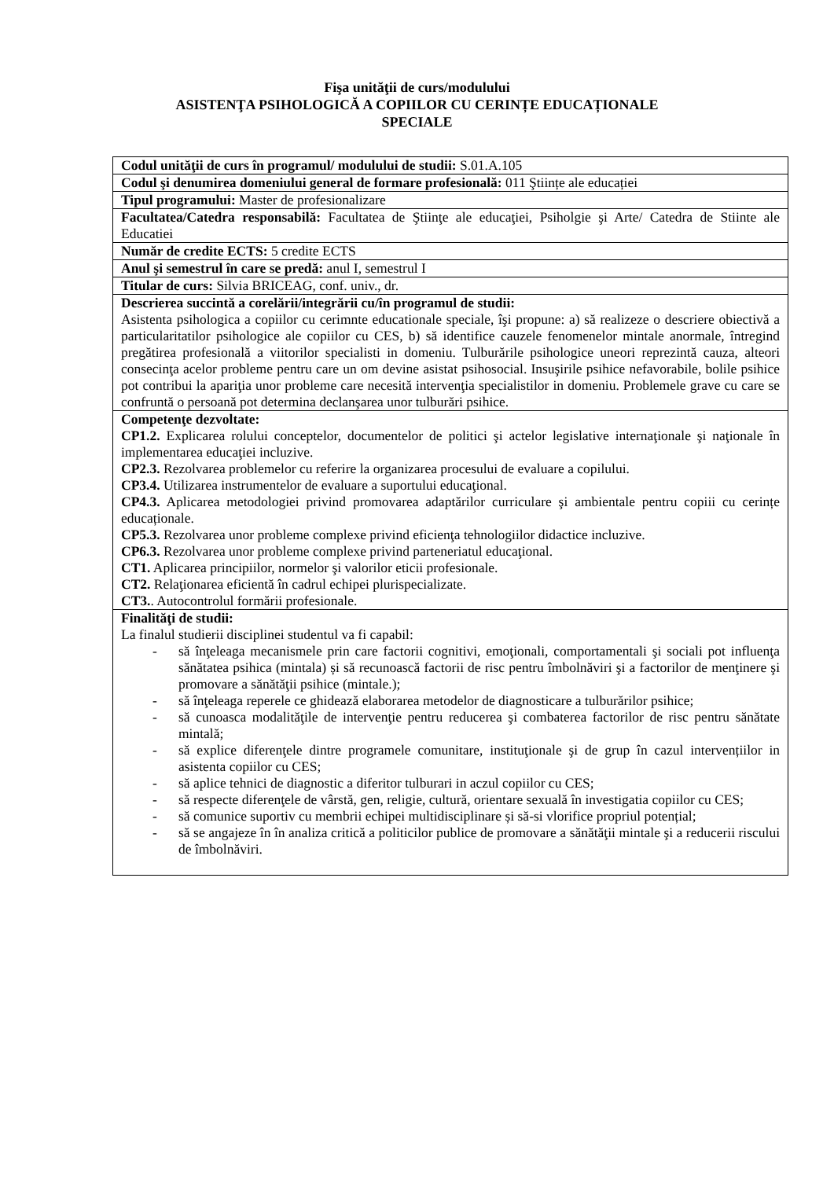Fişa unităţii de curs/modulului
ASISTENŢA PSIHOLOGICĂ A COPIILOR CU CERINȚE EDUCAȚIONALE
SPECIALE
| Codul unităţii de curs în programul/ modulului de studii: S.01.A.105 |
| Codul şi denumirea domeniului general de formare profesională: 011 Ştiințe ale educației |
| Tipul programului: Master de profesionalizare |
| Facultatea/Catedra responsabilă: Facultatea de Ştiinţe ale educaţiei, Psiholgie şi Arte/ Catedra de Stiinte ale Educatiei |
| Număr de credite ECTS: 5 credite ECTS |
| Anul şi semestrul în care se predă: anul I, semestrul I |
| Titular de curs: Silvia BRICEAG, conf. univ., dr. |
| Descrierea succintă a corelării/integrării cu/în programul de studii: Asistenta psihologica a copiilor cu cerimnte educationale speciale, îşi propune: a) să realizeze o descriere obiectivă a particularitatilor psihologice ale copiilor cu CES, b) să identifice cauzele fenomenelor mintale anormale, întregind pregătirea profesională a viitorilor specialisti in domeniu. Tulburările psihologice uneori reprezintă cauza, alteori consecinţa acelor probleme pentru care un om devine asistat psihosocial. Insuşirile psihice nefavorabile, bolile psihice pot contribui la apariţia unor probleme care necesită intervenţia specialistilor in domeniu. Problemele grave cu care se confruntă o persoană pot determina declanşarea unor tulburări psihice. |
| Competenţe dezvoltate: CP1.2. Explicarea rolului conceptelor, documentelor de politici şi actelor legislative internaţionale şi naţionale în implementarea educaţiei incluzive. CP2.3. Rezolvarea problemelor cu referire la organizarea procesului de evaluare a copilului. CP3.4. Utilizarea instrumentelor de evaluare a suportului educaţional. CP4.3. Aplicarea metodologiei privind promovarea adaptărilor curriculare şi ambientale pentru copiii cu cerințe educaționale. CP5.3. Rezolvarea unor probleme complexe privind eficienţa tehnologiilor didactice incluzive. CP6.3. Rezolvarea unor probleme complexe privind parteneriatul educaţional. CT1. Aplicarea principiilor, normelor şi valorilor eticii profesionale. CT2. Relaţionarea eficientă în cadrul echipei plurispecializate. CT3. . Autocontrolul formării profesionale. |
| Finalităţi de studii: La finalul studierii disciplinei studentul va fi capabil: - să înţeleaga mecanismele prin care factorii cognitivi, emoţionali, comportamentali şi sociali pot influenţa sănătatea psihica (mintala) și să recunoască factorii de risc pentru îmbolnăviri şi a factorilor de menţinere şi promovare a sănătăţii psihice (mintale.); - să înţeleaga reperele ce ghidează elaborarea metodelor de diagnosticare a tulburărilor psihice; - să cunoasca modalităţile de intervenţie pentru reducerea şi combaterea factorilor de risc pentru sănătate mintală; - să explice diferenţele dintre programele comunitare, instituţionale şi de grup în cazul intervențiilor in asistenta copiilor cu CES; - să aplice tehnici de diagnostic a diferitor tulburari in aczul copiilor cu CES; - să respecte diferenţele de vârstă, gen, religie, cultură, orientare sexuală în investigatia copiilor cu CES; - să comunice suportiv cu membrii echipei multidisciplinare și să-si vlorifice propriul potențial; - să se angajeze în în analiza critică a politicilor publice de promovare a sănătăţii mintale şi a reducerii riscului de îmbolnăviri. |